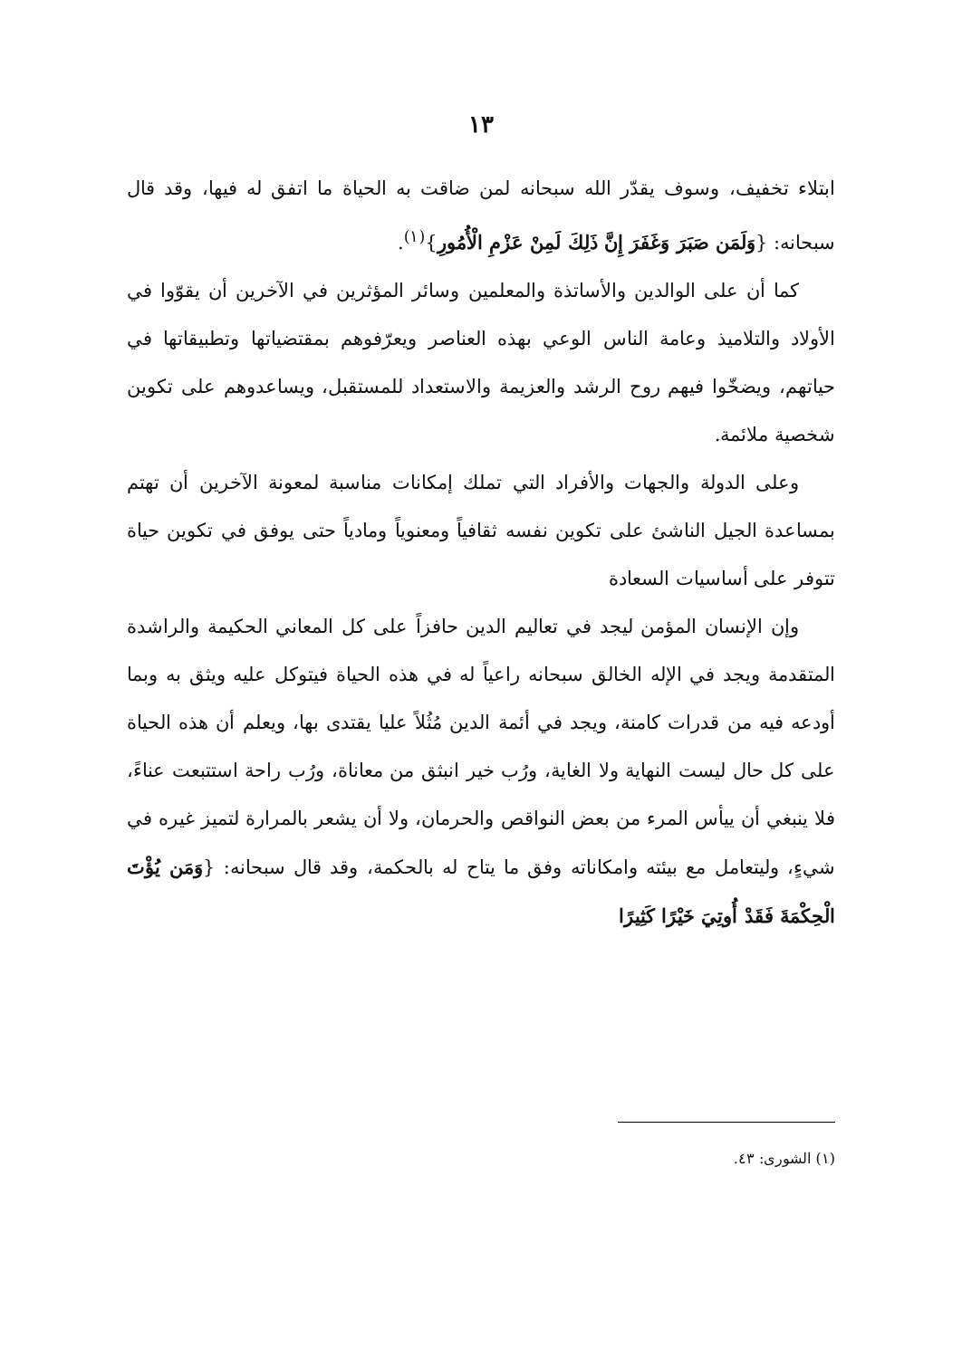١٣
ابتلاء تخفيف، وسوف يقدّر الله سبحانه لمن ضاقت به الحياة ما اتفق له فيها، وقد قال سبحانه: {وَلَمَن صَبَرَ وَغَفَرَ إِنَّ ذَلِكَ لَمِنْ عَزْمِ الْأُمُورِ}<sup>(١)</sup>.
كما أن على الوالدين والأساتذة والمعلمين وسائر المؤثرين في الآخرين أن يقوّوا في الأولاد والتلاميذ وعامة الناس الوعي بهذه العناصر ويعرّفوهم بمقتضياتها وتطبيقاتها في حياتهم، ويضخّوا فيهم روح الرشد والعزيمة والاستعداد للمستقبل، ويساعدوهم على تكوين شخصية ملائمة.
وعلى الدولة والجهات والأفراد التي تملك إمكانات مناسبة لمعونة الآخرين أن تهتم بمساعدة الجيل الناشئ على تكوين نفسه ثقافياً ومعنوياً ومادياً حتى يوفق في تكوين حياة تتوفر على أساسيات السعادة
وإن الإنسان المؤمن ليجد في تعاليم الدين حافزاً على كل المعاني الحكيمة والراشدة المتقدمة ويجد في الإله الخالق سبحانه راعياً له في هذه الحياة فيتوكل عليه ويثق به وبما أودعه فيه من قدرات كامنة، ويجد في أئمة الدين مُثُلاً عليا يقتدى بها، ويعلم أن هذه الحياة على كل حال ليست النهاية ولا الغاية، ورُب خير انبثق من معاناة، ورُب راحة استتبعت عناءً، فلا ينبغي أن ييأس المرء من بعض النواقص والحرمان، ولا أن يشعر بالمرارة لتميز غيره في شيءٍ، وليتعامل مع بيئته وامكاناته وفق ما يتاح له بالحكمة، وقد قال سبحانه: {وَمَن يُؤْتَ الْحِكْمَةَ فَقَدْ أُوتِيَ خَيْرًا كَثِيرًا
(١) الشورى: ٤٣.